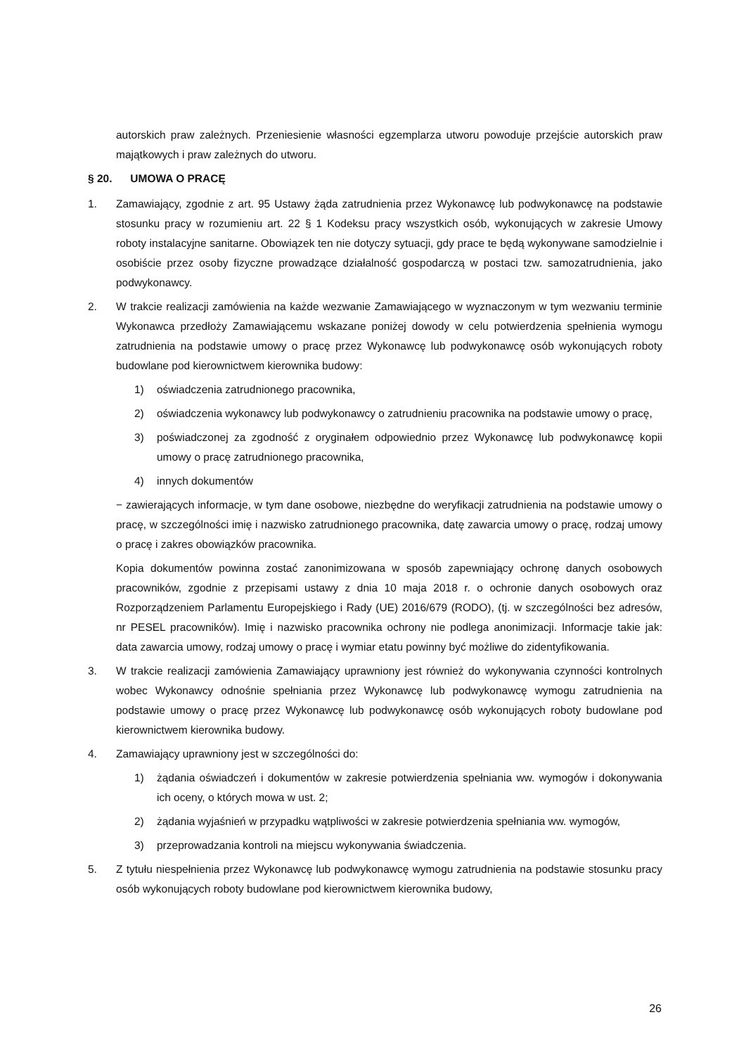autorskich praw zależnych. Przeniesienie własności egzemplarza utworu powoduje przejście autorskich praw majątkowych i praw zależnych do utworu.
§ 20. UMOWA O PRACĘ
1. Zamawiający, zgodnie z art. 95 Ustawy żąda zatrudnienia przez Wykonawcę lub podwykonawcę na podstawie stosunku pracy w rozumieniu art. 22 § 1 Kodeksu pracy wszystkich osób, wykonujących w zakresie Umowy roboty instalacyjne sanitarne. Obowiązek ten nie dotyczy sytuacji, gdy prace te będą wykonywane samodzielnie i osobiście przez osoby fizyczne prowadzące działalność gospodarczą w postaci tzw. samozatrudnienia, jako podwykonawcy.
2. W trakcie realizacji zamówienia na każde wezwanie Zamawiającego w wyznaczonym w tym wezwaniu terminie Wykonawca przedłoży Zamawiającemu wskazane poniżej dowody w celu potwierdzenia spełnienia wymogu zatrudnienia na podstawie umowy o pracę przez Wykonawcę lub podwykonawcę osób wykonujących roboty budowlane pod kierownictwem kierownika budowy:
1) oświadczenia zatrudnionego pracownika,
2) oświadczenia wykonawcy lub podwykonawcy o zatrudnieniu pracownika na podstawie umowy o pracę,
3) poświadczonej za zgodność z oryginałem odpowiednio przez Wykonawcę lub podwykonawcę kopii umowy o pracę zatrudnionego pracownika,
4) innych dokumentów
− zawierających informacje, w tym dane osobowe, niezbędne do weryfikacji zatrudnienia na podstawie umowy o pracę, w szczególności imię i nazwisko zatrudnionego pracownika, datę zawarcia umowy o pracę, rodzaj umowy o pracę i zakres obowiązków pracownika.
Kopia dokumentów powinna zostać zanonimizowana w sposób zapewniający ochronę danych osobowych pracowników, zgodnie z przepisami ustawy z dnia 10 maja 2018 r. o ochronie danych osobowych oraz Rozporządzeniem Parlamentu Europejskiego i Rady (UE) 2016/679 (RODO), (tj. w szczególności bez adresów, nr PESEL pracowników). Imię i nazwisko pracownika ochrony nie podlega anonimizacji. Informacje takie jak: data zawarcia umowy, rodzaj umowy o pracę i wymiar etatu powinny być możliwe do zidentyfikowania.
3. W trakcie realizacji zamówienia Zamawiający uprawniony jest również do wykonywania czynności kontrolnych wobec Wykonawcy odnośnie spełniania przez Wykonawcę lub podwykonawcę wymogu zatrudnienia na podstawie umowy o pracę przez Wykonawcę lub podwykonawcę osób wykonujących roboty budowlane pod kierownictwem kierownika budowy.
4. Zamawiający uprawniony jest w szczególności do:
1) żądania oświadczeń i dokumentów w zakresie potwierdzenia spełniania ww. wymogów i dokonywania ich oceny, o których mowa w ust. 2;
2) żądania wyjaśnień w przypadku wątpliwości w zakresie potwierdzenia spełniania ww. wymogów,
3) przeprowadzania kontroli na miejscu wykonywania świadczenia.
5. Z tytułu niespełnienia przez Wykonawcę lub podwykonawcę wymogu zatrudnienia na podstawie stosunku pracy osób wykonujących roboty budowlane pod kierownictwem kierownika budowy,
26